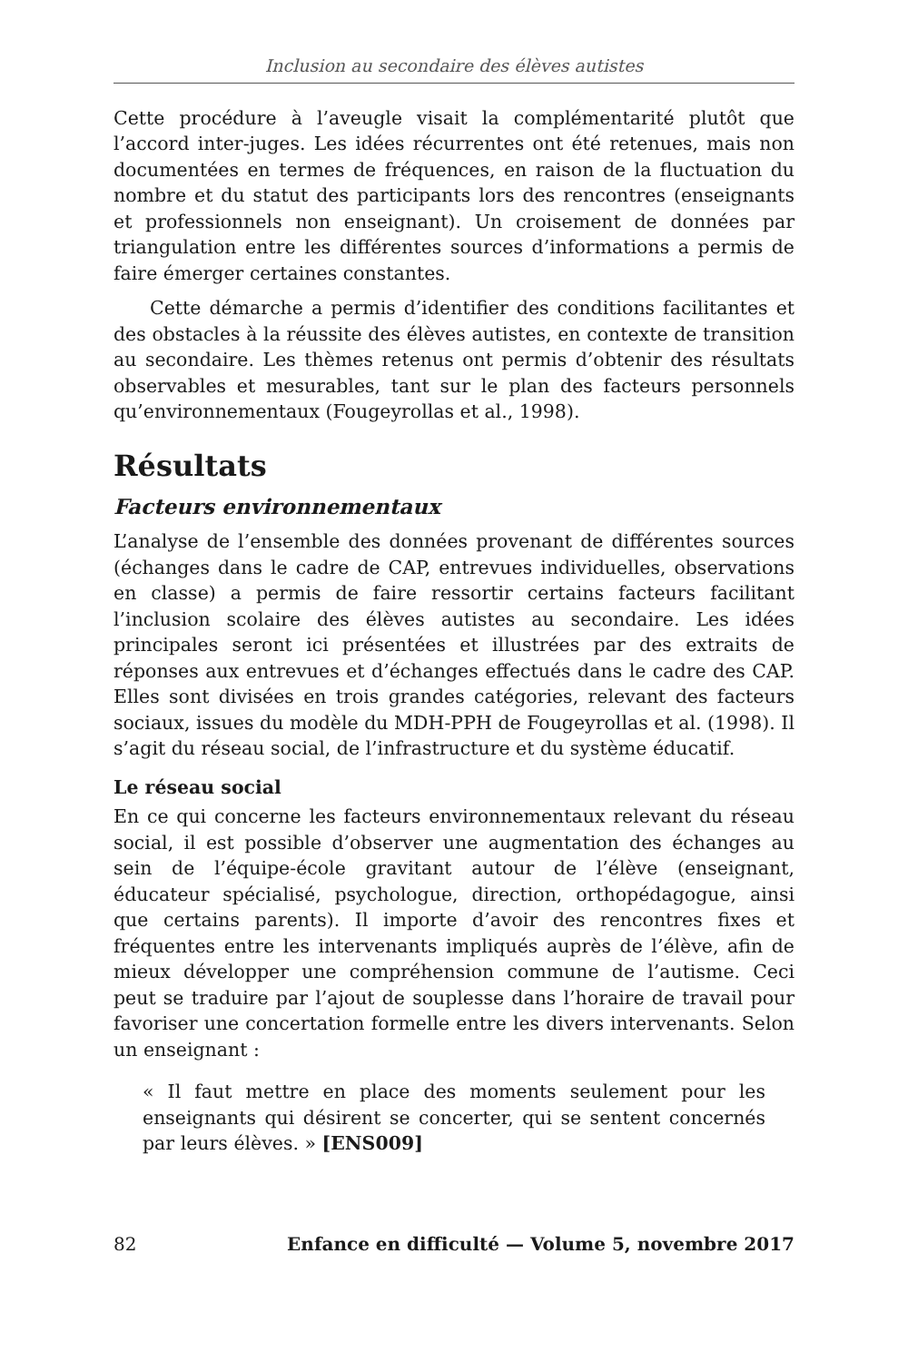Inclusion au secondaire des élèves autistes
Cette procédure à l’aveugle visait la complémentarité plutôt que l’accord inter-juges. Les idées récurrentes ont été retenues, mais non documentées en termes de fréquences, en raison de la fluctuation du nombre et du statut des participants lors des rencontres (enseignants et professionnels non enseignant). Un croisement de données par triangulation entre les différentes sources d’informations a permis de faire émerger certaines constantes.
Cette démarche a permis d’identifier des conditions facilitantes et des obstacles à la réussite des élèves autistes, en contexte de transition au secondaire. Les thèmes retenus ont permis d’obtenir des résultats observables et mesurables, tant sur le plan des facteurs personnels qu’environnementaux (Fougeyrollas et al., 1998).
Résultats
Facteurs environnementaux
L’analyse de l’ensemble des données provenant de différentes sources (échanges dans le cadre de CAP, entrevues individuelles, observations en classe) a permis de faire ressortir certains facteurs facilitant l’inclusion scolaire des élèves autistes au secondaire. Les idées principales seront ici présentées et illustrées par des extraits de réponses aux entrevues et d’échanges effectués dans le cadre des CAP. Elles sont divisées en trois grandes catégories, relevant des facteurs sociaux, issues du modèle du MDH-PPH de Fougeyrollas et al. (1998). Il s’agit du réseau social, de l’infrastructure et du système éducatif.
Le réseau social
En ce qui concerne les facteurs environnementaux relevant du réseau social, il est possible d’observer une augmentation des échanges au sein de l’équipe-école gravitant autour de l’élève (enseignant, éducateur spécialisé, psychologue, direction, orthopédagogue, ainsi que certains parents). Il importe d’avoir des rencontres fixes et fréquentes entre les intervenants impliqués auprès de l’élève, afin de mieux développer une compréhension commune de l’autisme. Ceci peut se traduire par l’ajout de souplesse dans l’horaire de travail pour favoriser une concertation formelle entre les divers intervenants. Selon un enseignant :
« Il faut mettre en place des moments seulement pour les enseignants qui désirent se concerter, qui se sentent concernés par leurs élèves. » [ENS009]
82 Enfance en difficulté — Volume 5, novembre 2017